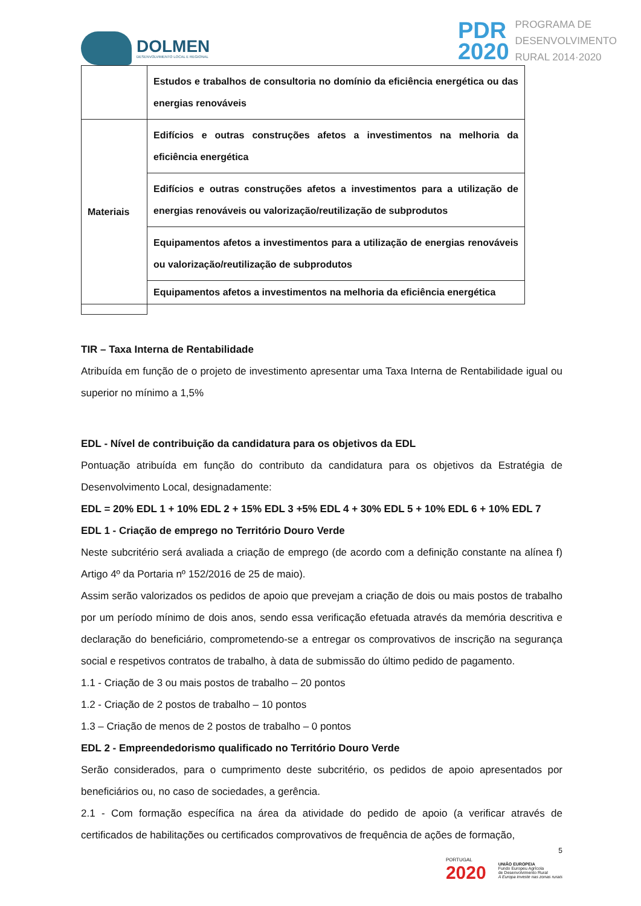DOLMEN
DESENVOLVIMENTO LOCAL E REGIONAL
PDR
2020
PROGRAMA DE
DESENVOLVIMENTO
RURAL 2014·2020
| | Estudos e trabalhos de consultoria no domínio da eficiência energética ou das energias renováveis |
| Materiais | Edifícios e outras construções afetos a investimentos na melhoria da eficiência energética |
| | Edifícios e outras construções afetos a investimentos para a utilização de energias renováveis ou valorização/reutilização de subprodutos |
| | Equipamentos afetos a investimentos para a utilização de energias renováveis ou valorização/reutilização de subprodutos |
| | Equipamentos afetos a investimentos na melhoria da eficiência energética |
TIR – Taxa Interna de Rentabilidade
Atribuída em função de o projeto de investimento apresentar uma Taxa Interna de Rentabilidade igual ou superior no mínimo a 1,5%
EDL - Nível de contribuição da candidatura para os objetivos da EDL
Pontuação atribuída em função do contributo da candidatura para os objetivos da Estratégia de Desenvolvimento Local, designadamente:
EDL = 20% EDL 1 + 10% EDL 2 + 15% EDL 3 +5% EDL 4 + 30% EDL 5 + 10% EDL 6 + 10% EDL 7
EDL 1 - Criação de emprego no Território Douro Verde
Neste subcritério será avaliada a criação de emprego (de acordo com a definição constante na alínea f) Artigo 4º da Portaria nº 152/2016 de 25 de maio).
Assim serão valorizados os pedidos de apoio que prevejam a criação de dois ou mais postos de trabalho por um período mínimo de dois anos, sendo essa verificação efetuada através da memória descritiva e declaração do beneficiário, comprometendo-se a entregar os comprovativos de inscrição na segurança social e respetivos contratos de trabalho, à data de submissão do último pedido de pagamento.
1.1 - Criação de 3 ou mais postos de trabalho – 20 pontos
1.2 - Criação de 2 postos de trabalho – 10 pontos
1.3 – Criação de menos de 2 postos de trabalho – 0 pontos
EDL 2 - Empreendedorismo qualificado no Território Douro Verde
Serão considerados, para o cumprimento deste subcritério, os pedidos de apoio apresentados por beneficiários ou, no caso de sociedades, a gerência.
2.1 - Com formação específica na área da atividade do pedido de apoio (a verificar através de certificados de habilitações ou certificados comprovativos de frequência de ações de formação,
5
PORTUGAL
2020
UNIÃO EUROPEIA
Fundo Europeu Agrícola
de Desenvolvimento Rural
A Europa investe nas zonas rurais